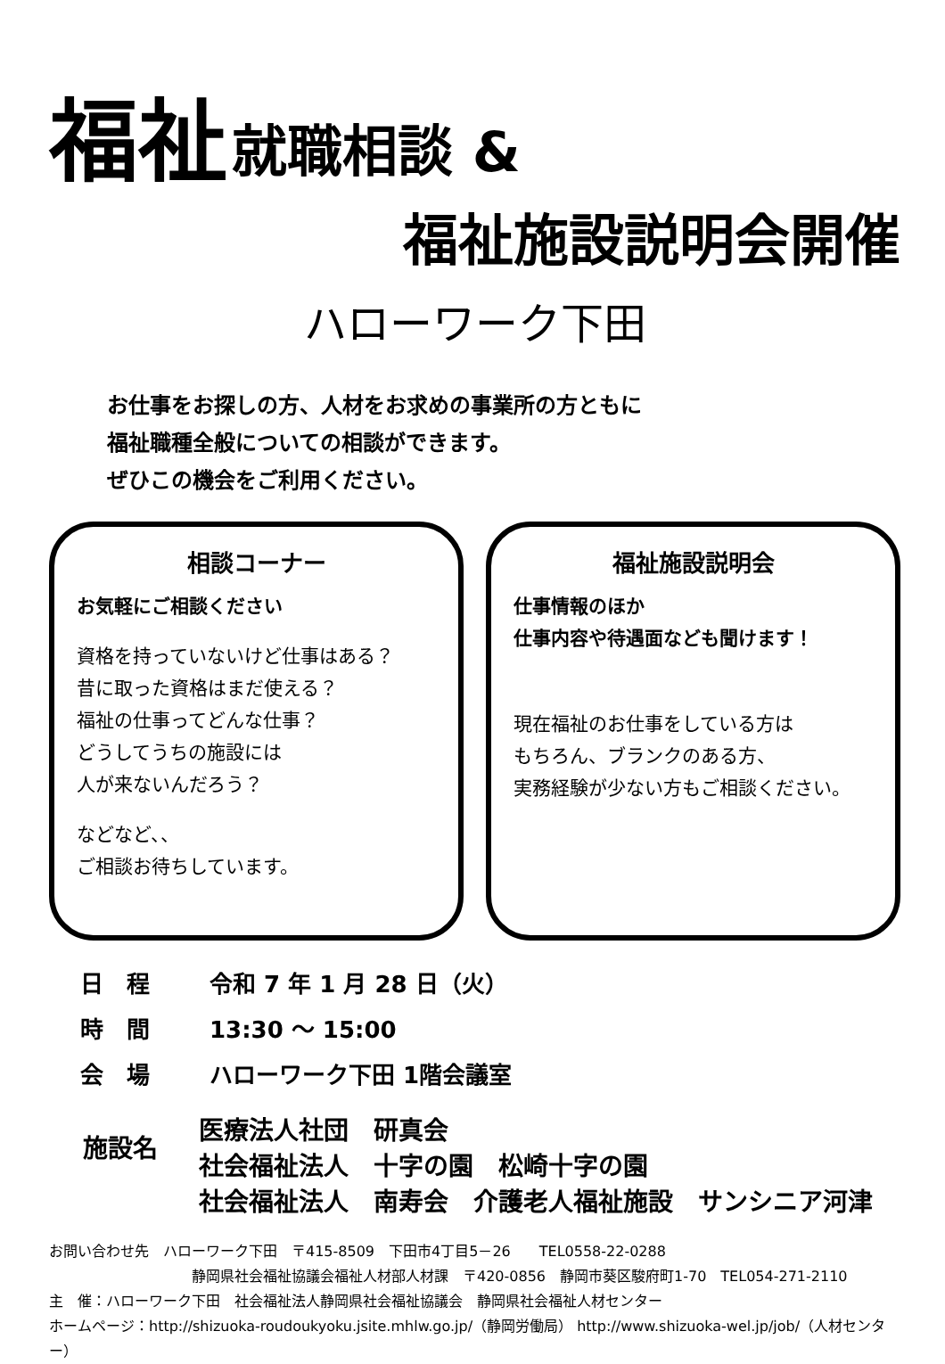福祉
就職相談 &
福祉施設説明会開催
ハローワーク下田
お仕事をお探しの方、人材をお求めの事業所の方ともに
福祉職種全般についての相談ができます。
ぜひこの機会をご利用ください。
相談コーナー
お気軽にご相談ください
資格を持っていないけど仕事はある？
昔に取った資格はまだ使える？
福祉の仕事ってどんな仕事？
どうしてうちの施設には
人が来ないんだろう？
などなど、、
ご相談お待ちしています。
福祉施設説明会
仕事情報のほか
仕事内容や待遇面なども聞けます！
現在福祉のお仕事をしている方は
もちろん、ブランクのある方、
実務経験が少ない方もご相談ください。
日　程 令和 7 年 1 月 28 日（火）
時　間 13:30 ～ 15:00
会　場 ハローワーク下田 1階会議室
施設名
医療法人社団　研真会
社会福祉法人　十字の園　松崎十字の園
社会福祉法人　南寿会　介護老人福祉施設　サンシニア河津
お問い合わせ先　ハローワーク下田　〒415-8509　下田市4丁目5－26　　TEL0558-22-0288
静岡県社会福祉協議会福祉人材部人材課　〒420-0856　静岡市葵区駿府町1-70　TEL054-271-2110
主　催：ハローワーク下田　社会福祉法人静岡県社会福祉協議会　静岡県社会福祉人材センター
ホームページ：http://shizuoka-roudoukyoku.jsite.mhlw.go.jp/（静岡労働局） http://www.shizuoka-wel.jp/job/（人材センター）